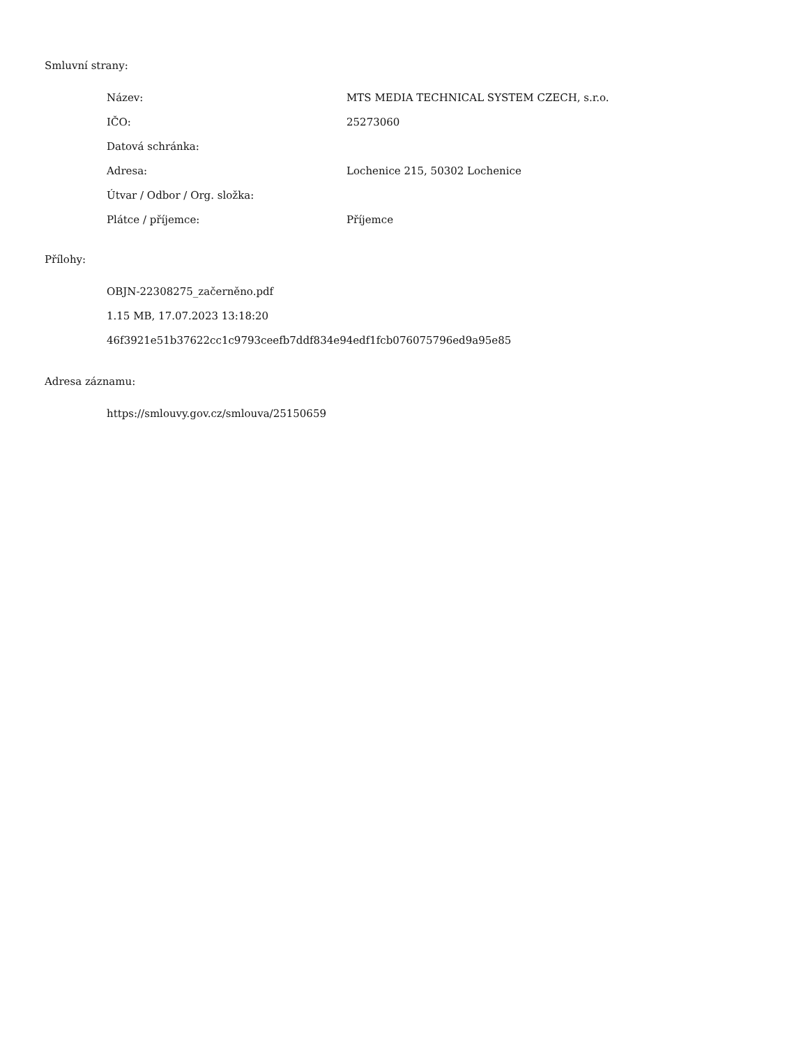Smluvní strany:
| Název: | MTS MEDIA TECHNICAL SYSTEM CZECH, s.r.o. |
| IČO: | 25273060 |
| Datová schránka: | |
| Adresa: | Lochenice 215, 50302 Lochenice |
| Útvar / Odbor / Org. složka: | |
| Plátce / příjemce: | Příjemce |
Přílohy:
OBJN-22308275_začerněno.pdf
1.15 MB, 17.07.2023 13:18:20
46f3921e51b37622cc1c9793ceefb7ddf834e94edf1fcb076075796ed9a95e85
Adresa záznamu:
https://smlouvy.gov.cz/smlouva/25150659